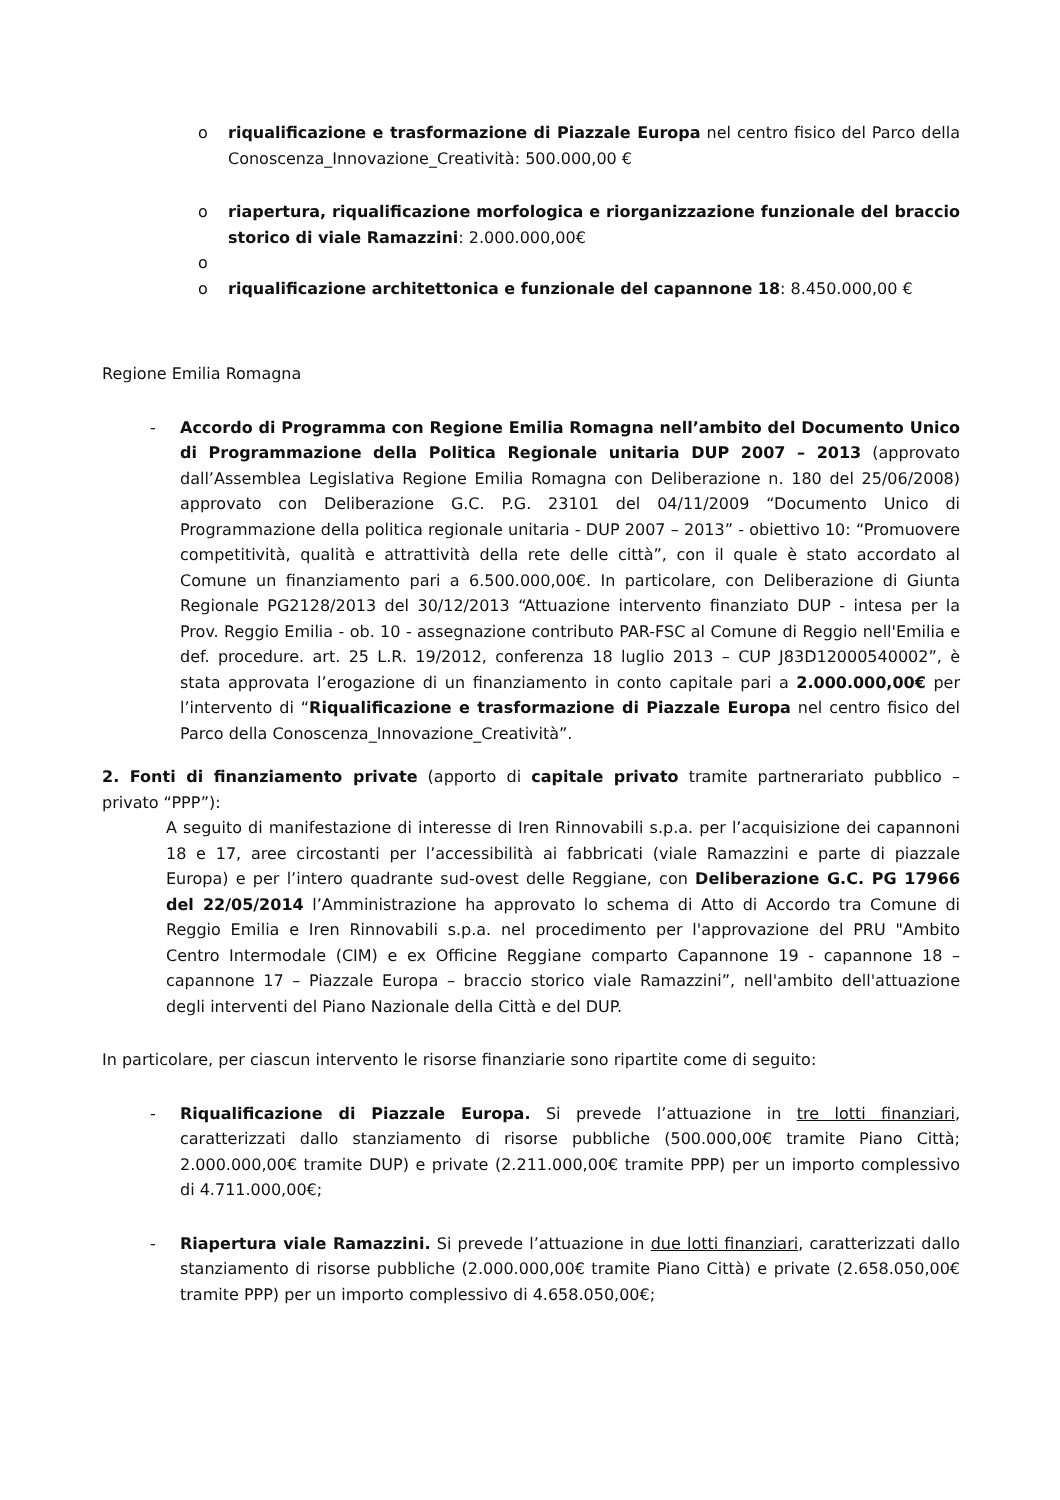o riqualificazione e trasformazione di Piazzale Europa nel centro fisico del Parco della Conoscenza_Innovazione_Creatività: 500.000,00 €
o riapertura, riqualificazione morfologica e riorganizzazione funzionale del braccio storico di viale Ramazzini: 2.000.000,00€
o
o riqualificazione architettonica e funzionale del capannone 18: 8.450.000,00 €
Regione Emilia Romagna
- Accordo di Programma con Regione Emilia Romagna nell’ambito del Documento Unico di Programmazione della Politica Regionale unitaria DUP 2007 – 2013 (approvato dall’Assemblea Legislativa Regione Emilia Romagna con Deliberazione n. 180 del 25/06/2008) approvato con Deliberazione G.C. P.G. 23101 del 04/11/2009 “Documento Unico di Programmazione della politica regionale unitaria - DUP 2007 – 2013” - obiettivo 10: “Promuovere competitività, qualità e attrattività della rete delle città”, con il quale è stato accordato al Comune un finanziamento pari a 6.500.000,00€. In particolare, con Deliberazione di Giunta Regionale PG2128/2013 del 30/12/2013 “Attuazione intervento finanziato DUP - intesa per la Prov. Reggio Emilia - ob. 10 - assegnazione contributo PAR-FSC al Comune di Reggio nell'Emilia e def. procedure. art. 25 L.R. 19/2012, conferenza 18 luglio 2013 – CUP J83D12000540002”, è stata approvata l’erogazione di un finanziamento in conto capitale pari a 2.000.000,00€ per l’intervento di “Riqualificazione e trasformazione di Piazzale Europa nel centro fisico del Parco della Conoscenza_Innovazione_Creatività”.
2. Fonti di finanziamento private (apporto di capitale privato tramite partnerariato pubblico – privato “PPP”):
A seguito di manifestazione di interesse di Iren Rinnovabili s.p.a. per l’acquisizione dei capannoni 18 e 17, aree circostanti per l’accessibilità ai fabbricati (viale Ramazzini e parte di piazzale Europa) e per l’intero quadrante sud-ovest delle Reggiane, con Deliberazione G.C. PG 17966 del 22/05/2014 l’Amministrazione ha approvato lo schema di Atto di Accordo tra Comune di Reggio Emilia e Iren Rinnovabili s.p.a. nel procedimento per l'approvazione del PRU "Ambito Centro Intermodale (CIM) e ex Officine Reggiane comparto Capannone 19 - capannone 18 – capannone 17 – Piazzale Europa – braccio storico viale Ramazzini”, nell'ambito dell'attuazione degli interventi del Piano Nazionale della Città e del DUP.
In particolare, per ciascun intervento le risorse finanziarie sono ripartite come di seguito:
- Riqualificazione di Piazzale Europa. Si prevede l’attuazione in tre lotti finanziari, caratterizzati dallo stanziamento di risorse pubbliche (500.000,00€ tramite Piano Città; 2.000.000,00€ tramite DUP) e private (2.211.000,00€ tramite PPP) per un importo complessivo di 4.711.000,00€;
- Riapertura viale Ramazzini. Si prevede l’attuazione in due lotti finanziari, caratterizzati dallo stanziamento di risorse pubbliche (2.000.000,00€ tramite Piano Città) e private (2.658.050,00€ tramite PPP) per un importo complessivo di 4.658.050,00€;